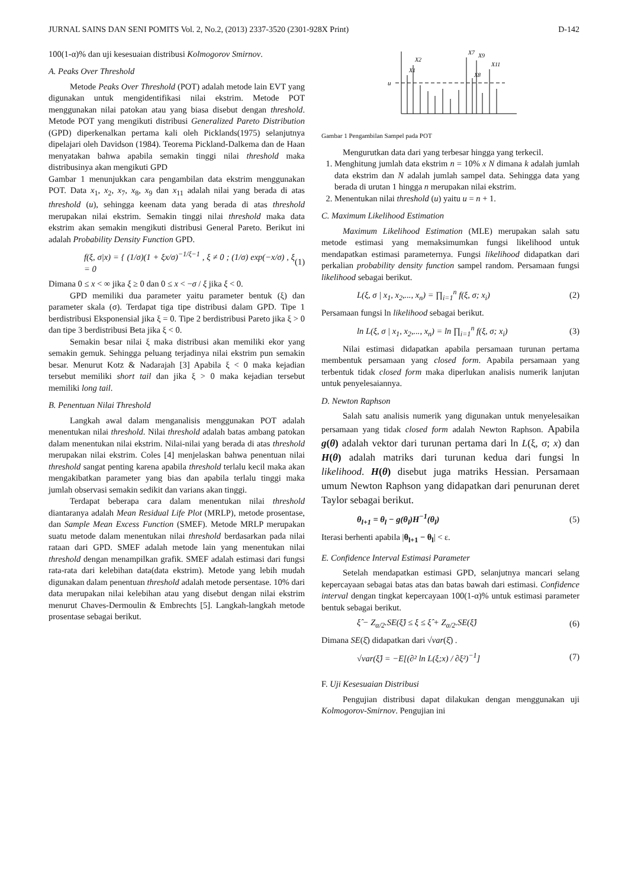JURNAL SAINS DAN SENI POMITS Vol. 2, No.2, (2013) 2337-3520 (2301-928X Print) D-142
100(1-α)% dan uji kesesuaian distribusi Kolmogorov Smirnov.
A. Peaks Over Threshold
Metode Peaks Over Threshold (POT) adalah metode lain EVT yang digunakan untuk mengidentifikasi nilai ekstrim. Metode POT menggunakan nilai patokan atau yang biasa disebut dengan threshold. Metode POT yang mengikuti distribusi Generalized Pareto Distribution (GPD) diperkenalkan pertama kali oleh Picklands(1975) selanjutnya dipelajari oleh Davidson (1984). Teorema Pickland-Dalkema dan de Haan menyatakan bahwa apabila semakin tinggi nilai threshold maka distribusinya akan mengikuti GPD
Gambar 1 menunjukkan cara pengambilan data ekstrim menggunakan POT. Data x<sub>1</sub>, x<sub>2</sub>, x<sub>7</sub>, x<sub>8</sub>, x<sub>9</sub> dan x<sub>11</sub> adalah nilai yang berada di atas threshold (u), sehingga keenam data yang berada di atas threshold merupakan nilai ekstrim. Semakin tinggi nilai threshold maka data ekstrim akan semakin mengikuti distribusi General Pareto. Berikut ini adalah Probability Density Function GPD.
f(ξ, σ|x) = { (1/σ)(1 + ξx/σ)<sup>−1/ξ−1</sup> , ξ ≠ 0 ; (1/σ) exp(−x/σ) , ξ = 0 (1)
Dimana 0 ≤ x < ∞ jika ξ ≥ 0 dan 0 ≤ x < −σ / ξ jika ξ < 0.
GPD memiliki dua parameter yaitu parameter bentuk (ξ) dan parameter skala (σ). Terdapat tiga tipe distribusi dalam GPD. Tipe 1 berdistribusi Eksponensial jika ξ = 0. Tipe 2 berdistribusi Pareto jika ξ > 0 dan tipe 3 berdistribusi Beta jika ξ < 0.
Semakin besar nilai ξ maka distribusi akan memiliki ekor yang semakin gemuk. Sehingga peluang terjadinya nilai ekstrim pun semakin besar. Menurut Kotz & Nadarajah [3] Apabila ξ < 0 maka kejadian tersebut memiliki short tail dan jika ξ > 0 maka kejadian tersebut memiliki long tail.
B. Penentuan Nilai Threshold
Langkah awal dalam menganalisis menggunakan POT adalah menentukan nilai threshold. Nilai threshold adalah batas ambang patokan dalam menentukan nilai ekstrim. Nilai-nilai yang berada di atas threshold merupakan nilai ekstrim. Coles [4] menjelaskan bahwa penentuan nilai threshold sangat penting karena apabila threshold terlalu kecil maka akan mengakibatkan parameter yang bias dan apabila terlalu tinggi maka jumlah observasi semakin sedikit dan varians akan tinggi.
Terdapat beberapa cara dalam menentukan nilai threshold diantaranya adalah Mean Residual Life Plot (MRLP), metode prosentase, dan Sample Mean Excess Function (SMEF). Metode MRLP merupakan suatu metode dalam menentukan nilai threshold berdasarkan pada nilai rataan dari GPD. SMEF adalah metode lain yang menentukan nilai threshold dengan menampilkan grafik. SMEF adalah estimasi dari fungsi rata-rata dari kelebihan data(data ekstrim). Metode yang lebih mudah digunakan dalam penentuan threshold adalah metode persentase. 10% dari data merupakan nilai kelebihan atau yang disebut dengan nilai ekstrim menurut Chaves-Dermoulin & Embrechts [5]. Langkah-langkah metode prosentase sebagai berikut.
u
X1
X2
X7
X8
X9
X11
Gambar 1 Pengambilan Sampel pada POT
Mengurutkan data dari yang terbesar hingga yang terkecil.
1. Menghitung jumlah data ekstrim n = 10% x N dimana k adalah jumlah data ekstrim dan N adalah jumlah sampel data. Sehingga data yang berada di urutan 1 hingga n merupakan nilai ekstrim.
2. Menentukan nilai threshold (u) yaitu u = n + 1.
C. Maximum Likelihood Estimation
Maximum Likelihood Estimation (MLE) merupakan salah satu metode estimasi yang memaksimumkan fungsi likelihood untuk mendapatkan estimasi parameternya. Fungsi likelihood didapatkan dari perkalian probability density function sampel random. Persamaan fungsi likelihood sebagai berikut.
L(ξ, σ | x<sub>1</sub>, x<sub>2</sub>,..., x<sub>n</sub>) = ∏<sub>i=1</sub><sup>n</sup> f(ξ, σ; x<sub>i</sub>) (2)
Persamaan fungsi ln likelihood sebagai berikut.
ln L(ξ, σ | x<sub>1</sub>, x<sub>2</sub>,..., x<sub>n</sub>) = ln ∏<sub>i=1</sub><sup>n</sup> f(ξ, σ; x<sub>i</sub>) (3)
Nilai estimasi didapatkan apabila persamaan turunan pertama membentuk persamaan yang closed form. Apabila persamaan yang terbentuk tidak closed form maka diperlukan analisis numerik lanjutan untuk penyelesaiannya.
D. Newton Raphson
Salah satu analisis numerik yang digunakan untuk menyelesaikan persamaan yang tidak closed form adalah Newton Raphson. Apabila g(θ) adalah vektor dari turunan pertama dari ln L(ξ, σ; x) dan H(θ) adalah matriks dari turunan kedua dari fungsi ln likelihood. H(θ) disebut juga matriks Hessian. Persamaan umum Newton Raphson yang didapatkan dari penurunan deret Taylor sebagai berikut.
θ<sub>l+1</sub> = θ<sub>l</sub> − g(θ<sub>l</sub>)H<sup>−1</sup>(θ<sub>l</sub>) (5)
Iterasi berhenti apabila |θ<sub>l+1</sub> − θ<sub>l</sub>| < ε.
E. Confidence Interval Estimasi Parameter
Setelah mendapatkan estimasi GPD, selanjutnya mancari selang kepercayaan sebagai batas atas dan batas bawah dari estimasi. Confidence interval dengan tingkat kepercayaan 100(1-α)% untuk estimasi parameter bentuk sebagai berikut.
ξ̂ − Z<sub>α/2</sub>.SE(ξ̂) ≤ ξ ≤ ξ̂ + Z<sub>α/2</sub>.SE(ξ̂) (6)
Dimana SE(ξ̂) didapatkan dari √var(ξ̂) .
√var(ξ̂) = −E[(∂² ln L(ξ;x) / ∂ξ²)<sup>−1</sup>] (7)
F. Uji Kesesuaian Distribusi
Pengujian distribusi dapat dilakukan dengan menggunakan uji Kolmogorov-Smirnov. Pengujian ini